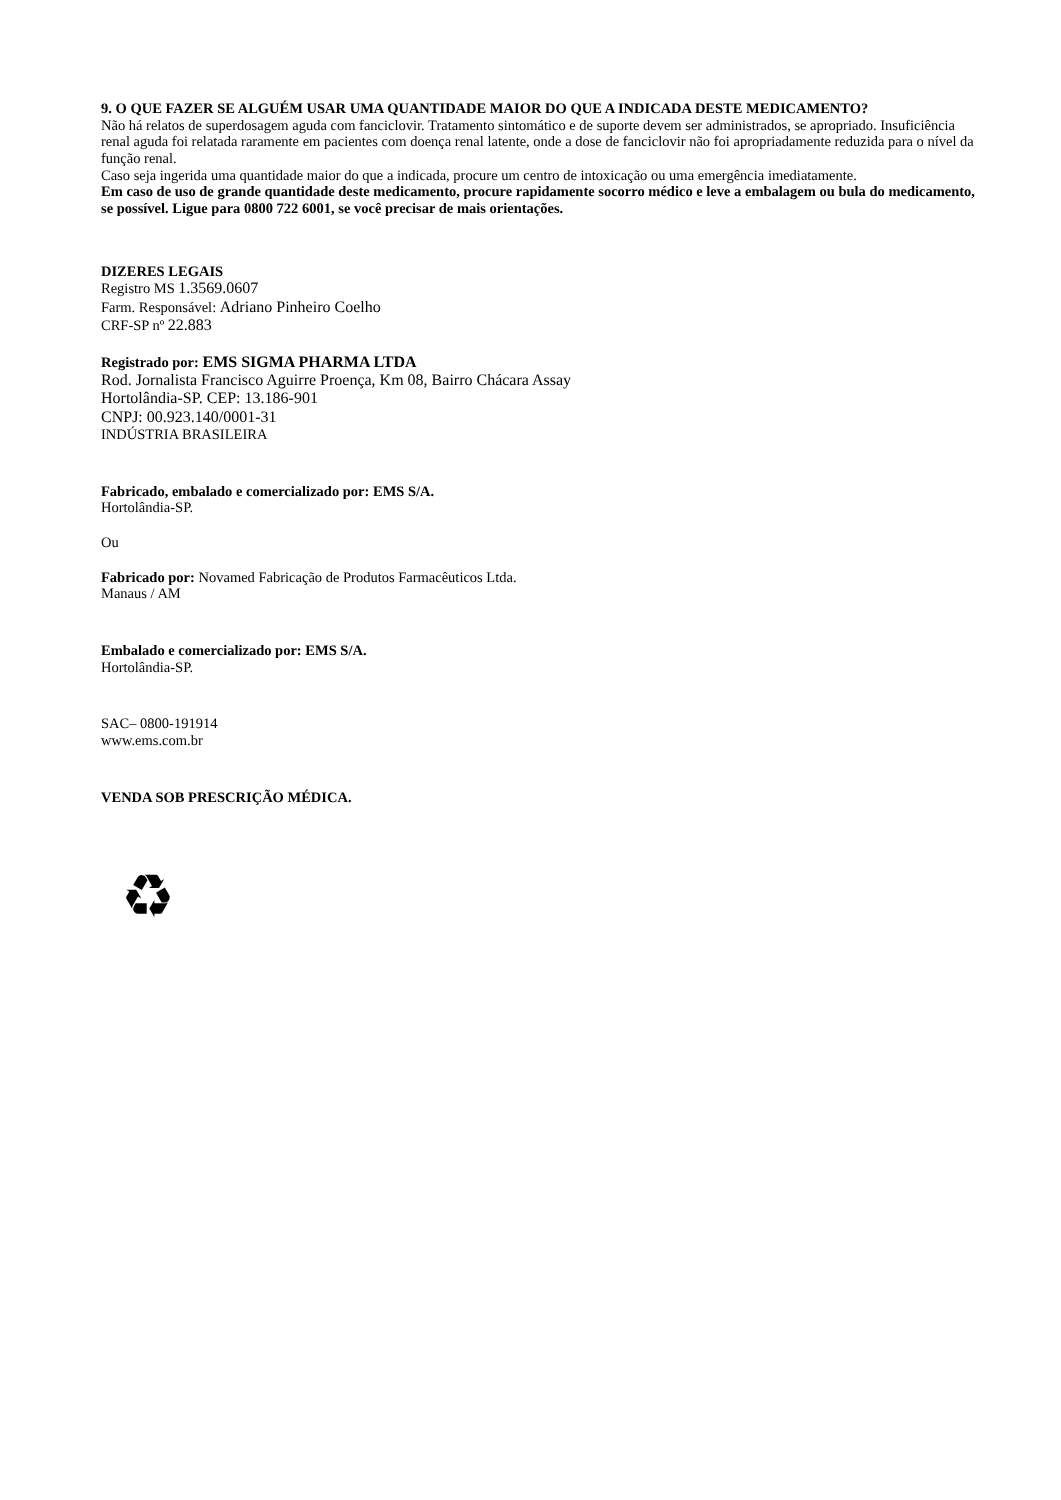9. O QUE FAZER SE ALGUÉM USAR UMA QUANTIDADE MAIOR DO QUE A INDICADA DESTE MEDICAMENTO?
Não há relatos de superdosagem aguda com fanciclovir. Tratamento sintomático e de suporte devem ser administrados, se apropriado. Insuficiência renal aguda foi relatada raramente em pacientes com doença renal latente, onde a dose de fanciclovir não foi apropriadamente reduzida para o nível da função renal.
Caso seja ingerida uma quantidade maior do que a indicada, procure um centro de intoxicação ou uma emergência imediatamente.
Em caso de uso de grande quantidade deste medicamento, procure rapidamente socorro médico e leve a embalagem ou bula do medicamento, se possível. Ligue para 0800 722 6001, se você precisar de mais orientações.
DIZERES LEGAIS
Registro MS 1.3569.0607
Farm. Responsável: Adriano Pinheiro Coelho
CRF-SP nº 22.883
Registrado por: EMS SIGMA PHARMA LTDA
Rod. Jornalista Francisco Aguirre Proença, Km 08, Bairro Chácara Assay
Hortolândia-SP. CEP: 13.186-901
CNPJ: 00.923.140/0001-31
INDÚSTRIA BRASILEIRA
Fabricado, embalado e comercializado por: EMS S/A.
Hortolândia-SP.
Ou
Fabricado por: Novamed Fabricação de Produtos Farmacêuticos Ltda.
Manaus / AM
Embalado e comercializado por: EMS S/A.
Hortolândia-SP.
SAC– 0800-191914
www.ems.com.br
VENDA SOB PRESCRIÇÃO MÉDICA.
♻